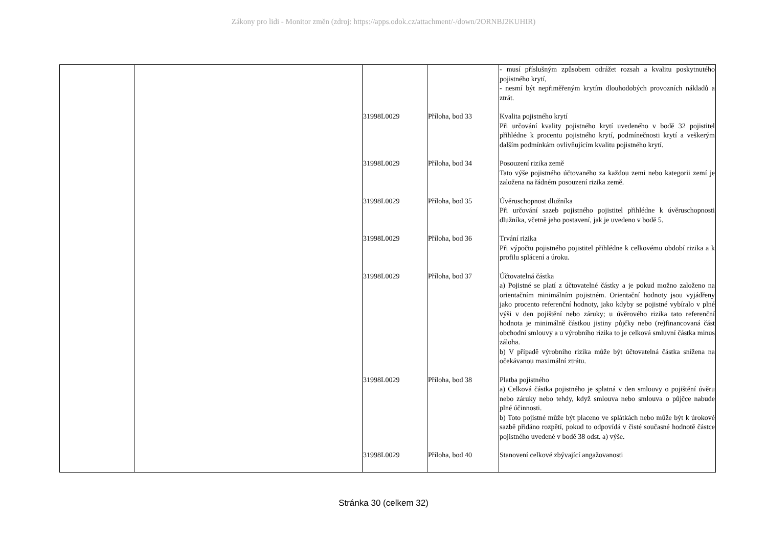Zákony pro lidi - Monitor změn (zdroj: https://apps.odok.cz/attachment/-/down/2ORNBJ2KUHIR)
| | | | | - musí příslušným způsobem odrážet rozsah a kvalitu poskytnutého pojistného krytí, - nesmí být nepřiměřeným krytím dlouhodobých provozních nákladů a ztrát. |
| | | 31998L0029 | Příloha, bod 33 | Kvalita pojistného krytí Při určování kvality pojistného krytí uvedeného v bodě 32 pojistitel přihlédne k procentu pojistného krytí, podmínečnosti krytí a veškerým dalším podmínkám ovlivňujícím kvalitu pojistného krytí. |
| | | 31998L0029 | Příloha, bod 34 | Posouzení rizika země Tato výše pojistného účtovaného za každou zemi nebo kategorii zemí je založena na řádném posouzení rizika země. |
| | | 31998L0029 | Příloha, bod 35 | Úvěruschopnost dlužníka Při určování sazeb pojistného pojistitel přihlédne k úvěruschopnosti dlužníka, včetně jeho postavení, jak je uvedeno v bodě 5. |
| | | 31998L0029 | Příloha, bod 36 | Trvání rizika Při výpočtu pojistného pojistitel přihlédne k celkovému období rizika a k profilu splácení a úroku. |
| | | 31998L0029 | Příloha, bod 37 | Účtovatelná částka a) Pojistné se platí z účtovatelné částky a je pokud možno založeno na orientačním minimálním pojistném. Orientační hodnoty jsou vyjádřeny jako procento referenční hodnoty, jako kdyby se pojistné vybíralo v plné výši v den pojištění nebo záruky; u úvěrového rizika tato referenční hodnota je minimálně částkou jistiny půjčky nebo (re)financovaná část obchodní smlouvy a u výrobního rizika to je celková smluvní částka minus záloha. b) V případě výrobního rizika může být účtovatelná částka snížena na očekávanou maximální ztrátu. |
| | | 31998L0029 | Příloha, bod 38 | Platba pojistného a) Celková částka pojistného je splatná v den smlouvy o pojištění úvěru nebo záruky nebo tehdy, když smlouva nebo smlouva o půjčce nabude plné účinnosti. b) Toto pojistné může být placeno ve splátkách nebo může být k úrokové sazbě přidáno rozpětí, pokud to odpovídá v čisté současné hodnotě částce pojistného uvedené v bodě 38 odst. a) výše. |
| | | 31998L0029 | Příloha, bod 40 | Stanovení celkové zbývající angažovanosti |
Stránka 30 (celkem 32)